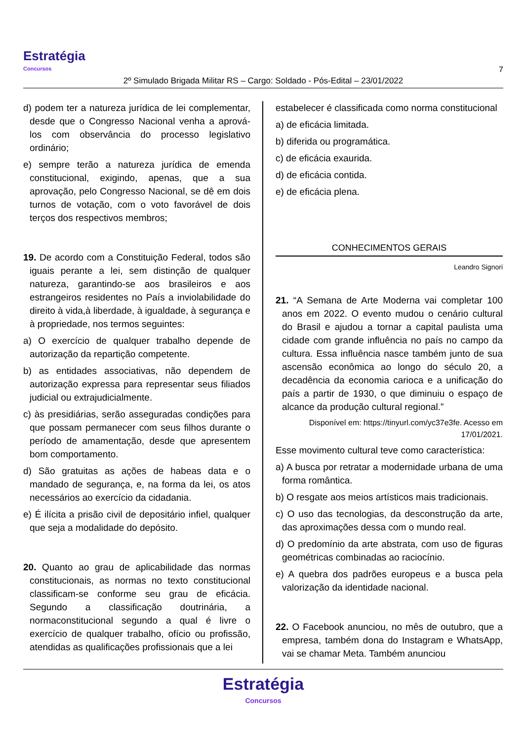Estratégia
Concursos
7
2º Simulado Brigada Militar RS – Cargo: Soldado - Pós-Edital – 23/01/2022
d) podem ter a natureza jurídica de lei complementar, desde que o Congresso Nacional venha a aprová-los com observância do processo legislativo ordinário;
e) sempre terão a natureza jurídica de emenda constitucional, exigindo, apenas, que a sua aprovação, pelo Congresso Nacional, se dê em dois turnos de votação, com o voto favorável de dois terços dos respectivos membros;
19. De acordo com a Constituição Federal, todos são iguais perante a lei, sem distinção de qualquer natureza, garantindo-se aos brasileiros e aos estrangeiros residentes no País a inviolabilidade do direito à vida,à liberdade, à igualdade, à segurança e à propriedade, nos termos seguintes:
a) O exercício de qualquer trabalho depende de autorização da repartição competente.
b) as entidades associativas, não dependem de autorização expressa para representar seus filiados judicial ou extrajudicialmente.
c) às presidiárias, serão asseguradas condições para que possam permanecer com seus filhos durante o período de amamentação, desde que apresentem bom comportamento.
d) São gratuitas as ações de habeas data e o mandado de segurança, e, na forma da lei, os atos necessários ao exercício da cidadania.
e) É ilícita a prisão civil de depositário infiel, qualquer que seja a modalidade do depósito.
20. Quanto ao grau de aplicabilidade das normas constitucionais, as normas no texto constitucional classificam-se conforme seu grau de eficácia. Segundo a classificação doutrinária, a normaconstitucional segundo a qual é livre o exercício de qualquer trabalho, ofício ou profissão, atendidas as qualificações profissionais que a lei
estabelecer é classificada como norma constitucional
a) de eficácia limitada.
b) diferida ou programática.
c) de eficácia exaurida.
d) de eficácia contida.
e) de eficácia plena.
CONHECIMENTOS GERAIS
Leandro Signori
21. “A Semana de Arte Moderna vai completar 100 anos em 2022. O evento mudou o cenário cultural do Brasil e ajudou a tornar a capital paulista uma cidade com grande influência no país no campo da cultura. Essa influência nasce também junto de sua ascensão econômica ao longo do século 20, a decadência da economia carioca e a unificação do país a partir de 1930, o que diminuiu o espaço de alcance da produção cultural regional.”
Disponível em: https://tinyurl.com/yc37e3fe. Acesso em 17/01/2021.
Esse movimento cultural teve como característica:
a) A busca por retratar a modernidade urbana de uma forma romântica.
b) O resgate aos meios artísticos mais tradicionais.
c) O uso das tecnologias, da desconstrução da arte, das aproximações dessa com o mundo real.
d) O predomínio da arte abstrata, com uso de figuras geométricas combinadas ao raciocínio.
e) A quebra dos padrões europeus e a busca pela valorização da identidade nacional.
22. O Facebook anunciou, no mês de outubro, que a empresa, também dona do Instagram e WhatsApp, vai se chamar Meta. Também anunciou
Estratégia
Concursos